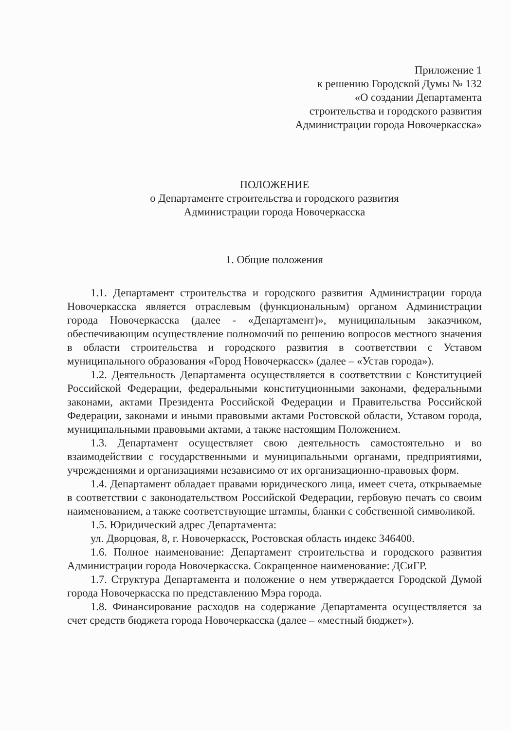Приложение 1
к решению Городской Думы № 132
«О создании Департамента
строительства и городского развития
Администрации города Новочеркасска»
ПОЛОЖЕНИЕ
о Департаменте строительства и городского развития
Администрации города Новочеркасска
1. Общие положения
1.1. Департамент строительства и городского развития Администрации города Новочеркасска является отраслевым (функциональным) органом Администрации города Новочеркасска (далее - «Департамент)», муниципальным заказчиком, обеспечивающим осуществление полномочий по решению вопросов местного значения в области строительства и городского развития в соответствии с Уставом муниципального образования «Город Новочеркасск» (далее – «Устав города»).
1.2. Деятельность Департамента осуществляется в соответствии с Конституцией Российской Федерации, федеральными конституционными законами, федеральными законами, актами Президента Российской Федерации и Правительства Российской Федерации, законами и иными правовыми актами Ростовской области, Уставом города, муниципальными правовыми актами, а также настоящим Положением.
1.3. Департамент осуществляет свою деятельность самостоятельно и во взаимодействии с государственными и муниципальными органами, предприятиями, учреждениями и организациями независимо от их организационно-правовых форм.
1.4. Департамент обладает правами юридического лица, имеет счета, открываемые в соответствии с законодательством Российской Федерации, гербовую печать со своим наименованием, а также соответствующие штампы, бланки с собственной символикой.
1.5. Юридический адрес Департамента:
ул. Дворцовая, 8, г. Новочеркасск, Ростовская область индекс 346400.
1.6. Полное наименование: Департамент строительства и городского развития Администрации города Новочеркасска. Сокращенное наименование: ДСиГР.
1.7. Структура Департамента и положение о нем утверждается Городской Думой города Новочеркасска по представлению Мэра города.
1.8. Финансирование расходов на содержание Департамента осуществляется за счет средств бюджета города Новочеркасска (далее – «местный бюджет»).